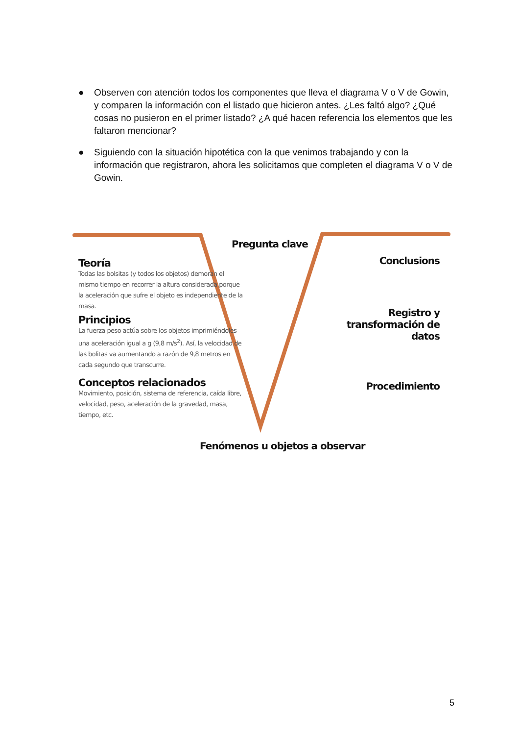● Observen con atención todos los componentes que lleva el diagrama V o V de Gowin, y comparen la información con el listado que hicieron antes. ¿Les faltó algo? ¿Qué cosas no pusieron en el primer listado? ¿A qué hacen referencia los elementos que les faltaron mencionar?
● Siguiendo con la situación hipotética con la que venimos trabajando y con la información que registraron, ahora les solicitamos que completen el diagrama V o V de Gowin.
Pregunta clave
Teoría
Todas las bolsitas (y todos los objetos) demoran el mismo tiempo en recorrer la altura considerada porque la aceleración que sufre el objeto es independiente de la masa.
Principios
La fuerza peso actúa sobre los objetos imprimiéndoles una aceleración igual a g (9,8 m/s<sup>2</sup>). Así, la velocidad de las bolitas va aumentando a razón de 9,8 metros en cada segundo que transcurre.
Conceptos relacionados
Movimiento, posición, sistema de referencia, caída libre, velocidad, peso, aceleración de la gravedad, masa, tiempo, etc.
Conclusions
Registro y transformación de datos
Procedimiento
Fenómenos u objetos a observar
5